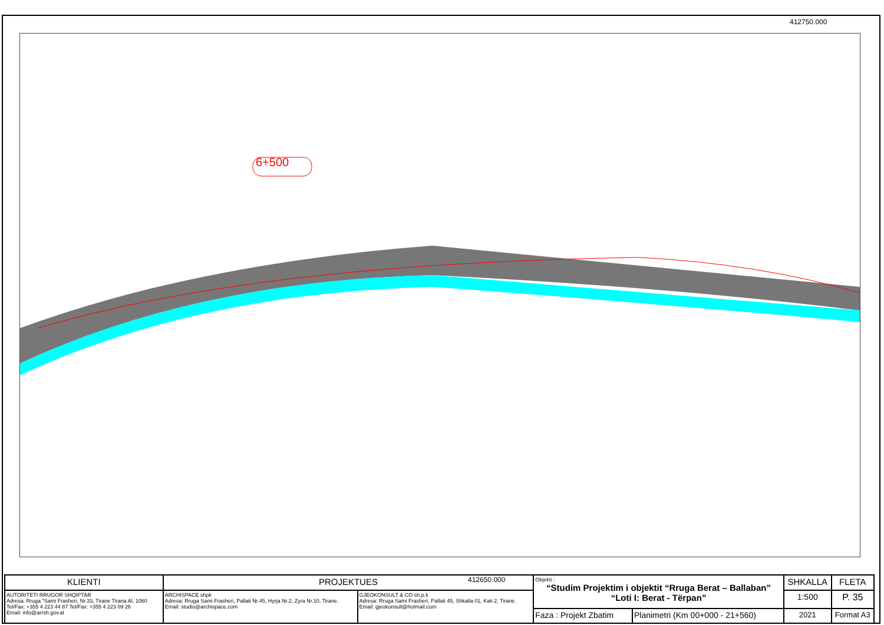412750.000
6+500
412650.000
| KLIENTI | PROJEKTUES | | Objekti : “Studim Projektim i objektit “Rruga Berat – Ballaban” “Loti I: Berat - Tërpan” | | SHKALLA | FLETA |
| AUTORITETI RRUGOR SHQIPTAR Adresa: Rruga "Sami Frasheri, Nr.33, Tirane Tirana Al, 1060 Tel/Fax: +355 4 223 44 87 Tel/Fax: +355 4 223 09 26 Email: info@arrsh.gov.al | ARCHISPACE shpk Adresa: Rruga Sami Frasheri, Pallati Nr.45, Hyrja Nr.2, Zyra Nr.10, Tirane. Email: studio@archispace.com | GJEOKONSULT & CO sh.p.k Adresa: Rruga Sami Frasheri, Pallati 45, Shkalla 01, Kati 2, Tirane. Email: gjeokonsult@hotmail.com | | | 1:500 | P. 35 |
| | | | Faza : Projekt Zbatim | Planimetri (Km 00+000 - 21+560) | 2021 | Format A3 |